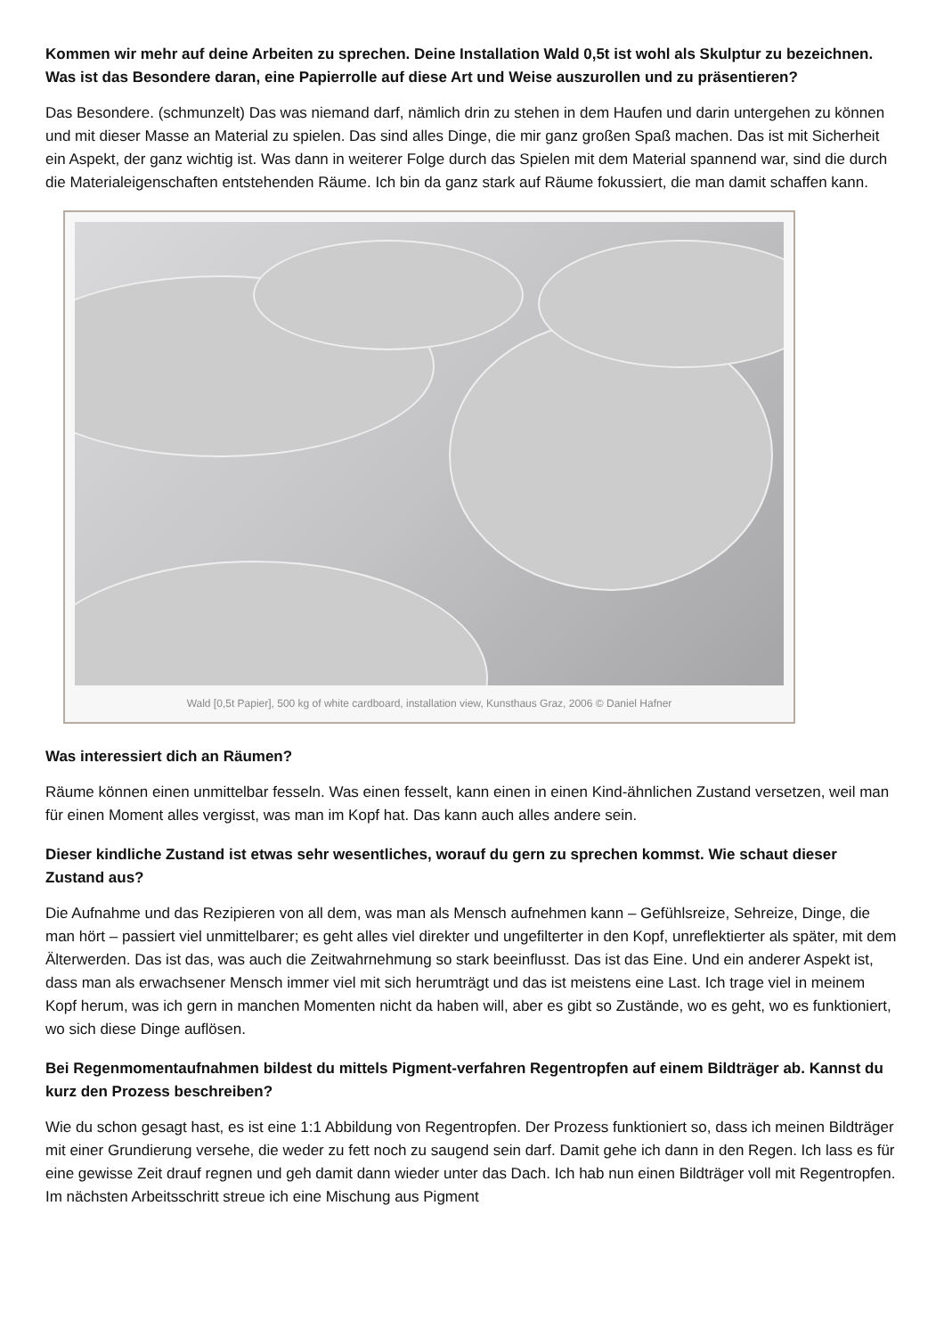Kommen wir mehr auf deine Arbeiten zu sprechen. Deine Installation Wald 0,5t ist wohl als Skulptur zu bezeichnen. Was ist das Besondere daran, eine Papierrolle auf diese Art und Weise auszurollen und zu präsentieren?
Das Besondere. (schmunzelt) Das was niemand darf, nämlich drin zu stehen in dem Haufen und darin untergehen zu können und mit dieser Masse an Material zu spielen. Das sind alles Dinge, die mir ganz großen Spaß machen. Das ist mit Sicherheit ein Aspekt, der ganz wichtig ist. Was dann in weiterer Folge durch das Spielen mit dem Material spannend war, sind die durch die Materialeigenschaften entstehenden Räume. Ich bin da ganz stark auf Räume fokussiert, die man damit schaffen kann.
Wald [0,5t Papier], 500 kg of white cardboard, installation view, Kunsthaus Graz, 2006 © Daniel Hafner
Was interessiert dich an Räumen?
Räume können einen unmittelbar fesseln. Was einen fesselt, kann einen in einen Kind-ähnlichen Zustand versetzen, weil man für einen Moment alles vergisst, was man im Kopf hat. Das kann auch alles andere sein.
Dieser kindliche Zustand ist etwas sehr wesentliches, worauf du gern zu sprechen kommst. Wie schaut dieser Zustand aus?
Die Aufnahme und das Rezipieren von all dem, was man als Mensch aufnehmen kann – Gefühlsreize, Sehreize, Dinge, die man hört – passiert viel unmittelbarer; es geht alles viel direkter und ungefilterter in den Kopf, unreflektierter als später, mit dem Älterwerden. Das ist das, was auch die Zeitwahrnehmung so stark beeinflusst. Das ist das Eine. Und ein anderer Aspekt ist, dass man als erwachsener Mensch immer viel mit sich herumträgt und das ist meistens eine Last. Ich trage viel in meinem Kopf herum, was ich gern in manchen Momenten nicht da haben will, aber es gibt so Zustände, wo es geht, wo es funktioniert, wo sich diese Dinge auflösen.
Bei Regenmomentaufnahmen bildest du mittels Pigment-verfahren Regentropfen auf einem Bildträger ab. Kannst du kurz den Prozess beschreiben?
Wie du schon gesagt hast, es ist eine 1:1 Abbildung von Regentropfen. Der Prozess funktioniert so, dass ich meinen Bildträger mit einer Grundierung versehe, die weder zu fett noch zu saugend sein darf. Damit gehe ich dann in den Regen. Ich lass es für eine gewisse Zeit drauf regnen und geh damit dann wieder unter das Dach. Ich hab nun einen Bildträger voll mit Regentropfen. Im nächsten Arbeitsschritt streue ich eine Mischung aus Pigment